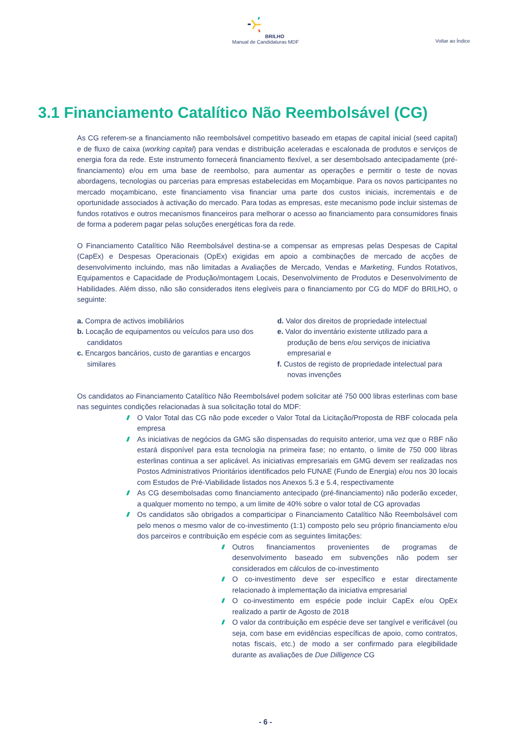BRILHO
Manual de Candidaturas MDF
Voltar ao Índice
3.1 Financiamento Catalítico Não Reembolsável (CG)
As CG referem-se a financiamento não reembolsável competitivo baseado em etapas de capital inicial (seed capital) e de fluxo de caixa (working capital) para vendas e distribuição aceleradas e escalonada de produtos e serviços de energia fora da rede. Este instrumento fornecerá financiamento flexível, a ser desembolsado antecipadamente (pré-financiamento) e/ou em uma base de reembolso, para aumentar as operações e permitir o teste de novas abordagens, tecnologias ou parcerias para empresas estabelecidas em Moçambique. Para os novos participantes no mercado moçambicano, este financiamento visa financiar uma parte dos custos iniciais, incrementais e de oportunidade associados à activação do mercado. Para todas as empresas, este mecanismo pode incluir sistemas de fundos rotativos e outros mecanismos financeiros para melhorar o acesso ao financiamento para consumidores finais de forma a poderem pagar pelas soluções energéticas fora da rede.
O Financiamento Catalítico Não Reembolsável destina-se a compensar as empresas pelas Despesas de Capital (CapEx) e Despesas Operacionais (OpEx) exigidas em apoio a combinações de mercado de acções de desenvolvimento incluindo, mas não limitadas a Avaliações de Mercado, Vendas e Marketing, Fundos Rotativos, Equipamentos e Capacidade de Produção/montagem Locais, Desenvolvimento de Produtos e Desenvolvimento de Habilidades. Além disso, não são considerados itens elegíveis para o financiamento por CG do MDF do BRILHO, o seguinte:
a. Compra de activos imobiliários
b. Locação de equipamentos ou veículos para uso dos candidatos
c. Encargos bancários, custo de garantias e encargos similares
d. Valor dos direitos de propriedade intelectual
e. Valor do inventário existente utilizado para a produção de bens e/ou serviços de iniciativa empresarial e
f. Custos de registo de propriedade intelectual para novas invenções
Os candidatos ao Financiamento Catalítico Não Reembolsável podem solicitar até 750 000 libras esterlinas com base nas seguintes condições relacionadas à sua solicitação total do MDF:
O Valor Total das CG não pode exceder o Valor Total da Licitação/Proposta de RBF colocada pela empresa
As iniciativas de negócios da GMG são dispensadas do requisito anterior, uma vez que o RBF não estará disponível para esta tecnologia na primeira fase; no entanto, o limite de 750 000 libras esterlinas continua a ser aplicável. As iniciativas empresariais em GMG devem ser realizadas nos Postos Administrativos Prioritários identificados pelo FUNAE (Fundo de Energia) e/ou nos 30 locais com Estudos de Pré-Viabilidade listados nos Anexos 5.3 e 5.4, respectivamente
As CG desembolsadas como financiamento antecipado (pré-financiamento) não poderão exceder, a qualquer momento no tempo, a um limite de 40% sobre o valor total de CG aprovadas
Os candidatos são obrigados a comparticipar o Financiamento Catalítico Não Reembolsável com pelo menos o mesmo valor de co-investimento (1:1) composto pelo seu próprio financiamento e/ou dos parceiros e contribuição em espécie com as seguintes limitações:
Outros financiamentos provenientes de programas de desenvolvimento baseado em subvenções não podem ser considerados em cálculos de co-investimento
O co-investimento deve ser específico e estar directamente relacionado à implementação da iniciativa empresarial
O co-investimento em espécie pode incluir CapEx e/ou OpEx realizado a partir de Agosto de 2018
O valor da contribuição em espécie deve ser tangível e verificável (ou seja, com base em evidências específicas de apoio, como contratos, notas fiscais, etc.) de modo a ser confirmado para elegibilidade durante as avaliações de Due Dilligence CG
- 6 -